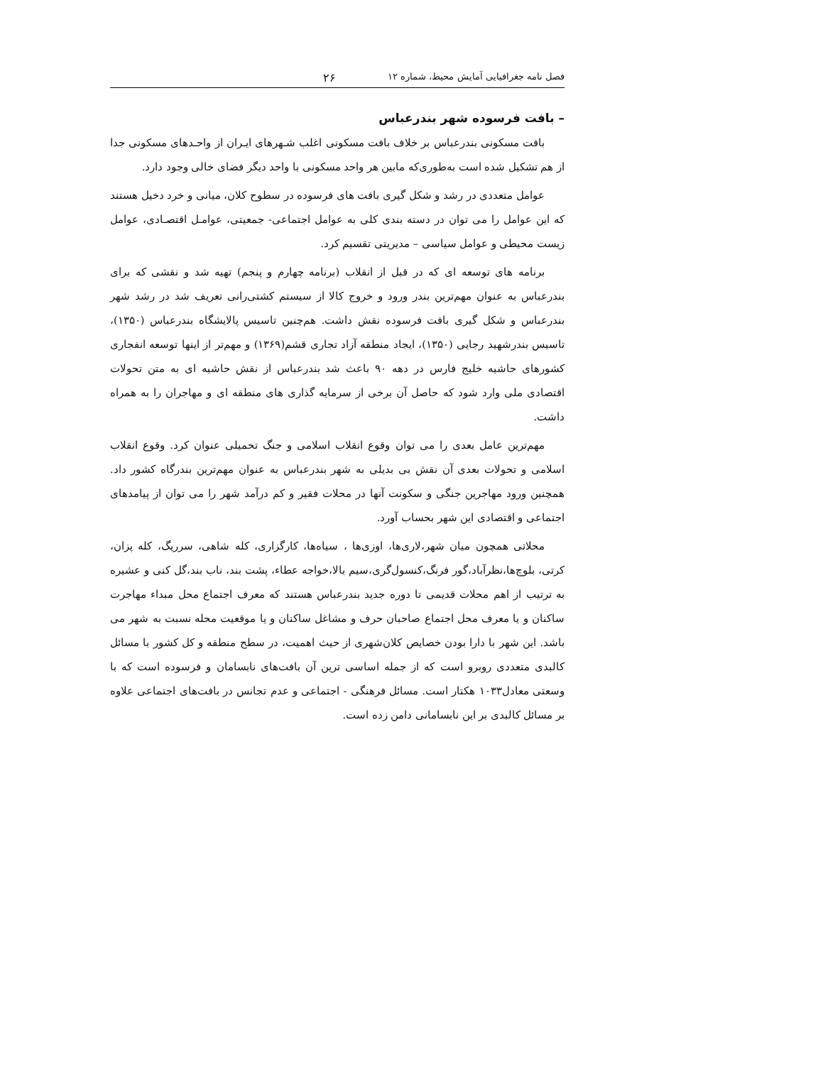فصل نامه جغرافیایی آمایش محیط، شماره ۱۲ ۲۶
– بافت فرسوده شهر بندرعباس
بافت مسکونی بندرعباس بر خلاف بافت مسکونی اغلب شـهرهای ایـران از واحـدهای مسکونی جدا از هم تشکیل شده است به‌طوری‌که مابین هر واحد مسکونی با واحد دیگر فضای خالی وجود دارد.
عوامل متعددی در رشد و شکل گیری بافت های فرسوده در سطوح کلان، میانی و خرد دخیل هستند که این عوامل را می توان در دسته بندی کلی به عوامل اجتماعی- جمعیتی، عوامـل اقتصـادی، عوامل زیست محیطی و عوامل سیاسی – مدیریتی تقسیم کرد.
برنامه های توسعه ای که در قبل از انقلاب (برنامه چهارم و پنجم) تهیه شد و نقشی که برای بندرعباس به عنوان مهم‌ترین بندر ورود و خروج کالا از سیستم کشتی‌رانی تعریف شد در رشد شهر بندرعباس و شکل گیری بافت فرسوده نقش داشت. هم‌چنین تاسیس پالایشگاه بندرعباس (۱۳۵۰)، تاسیس بندرشهید رجایی (۱۳۵۰)، ایجاد منطقه آزاد تجاری قشم(۱۳۶۹) و مهم‌تر از اینها توسعه انفجاری کشورهای حاشیه خلیج فارس در دهه ۹۰ باعث شد بندرعباس از نقش حاشیه ای به متن تحولات اقتصادی ملی وارد شود که حاصل آن برخی از سرمایه گذاری های منطقه ای و مهاجران را به همراه داشت.
مهم‌ترین عامل بعدی را می توان وقوع انقلاب اسلامی و جنگ تحمیلی عنوان کرد. وقوع انقلاب اسلامی و تحولات بعدی آن نقش بی بدیلی به شهر بندرعباس به عنوان مهم‌ترین بندرگاه کشور داد. همچنین ورود مهاجرین جنگی و سکونت آنها در محلات فقیر و کم درآمد شهر را می توان از پیامدهای اجتماعی و اقتصادی این شهر بحساب آورد.
محلاتی همچون میان شهر،لاری‌ها، اوزی‌ها ، سیاه‌ها، کارگزاری، کله شاهی، سرریگ، کله پزان، کرتی، بلوچ‌ها،نظرآباد،گور فرنگ،کنسول‌گری،سیم بالا،خواجه عطاء، پشت بند، ناب بند،گل کنی و عشیره به ترتیب از اهم محلات قدیمی تا دوره جدید بندرعباس هستند که معرف اجتماع محل مبداء مهاجرت ساکنان و یا معرف محل اجتماع صاحبان حرف و مشاغل ساکنان و یا موقعیت محله نسبت به شهر می باشد. این شهر با دارا بودن خصایص کلان‌شهری از حیث اهمیت، در سطح منطقه و کل کشور با مسائل کالبدی متعددی روبرو است که از جمله اساسی ترین آن بافت‌های نابسامان و فرسوده است که با وسعتی معادل۱۰۳۳ هکتار است. مسائل فرهنگی - اجتماعی و عدم تجانس در بافت‌های اجتماعی علاوه بر مسائل کالبدی بر این نابسامانی دامن زده است.